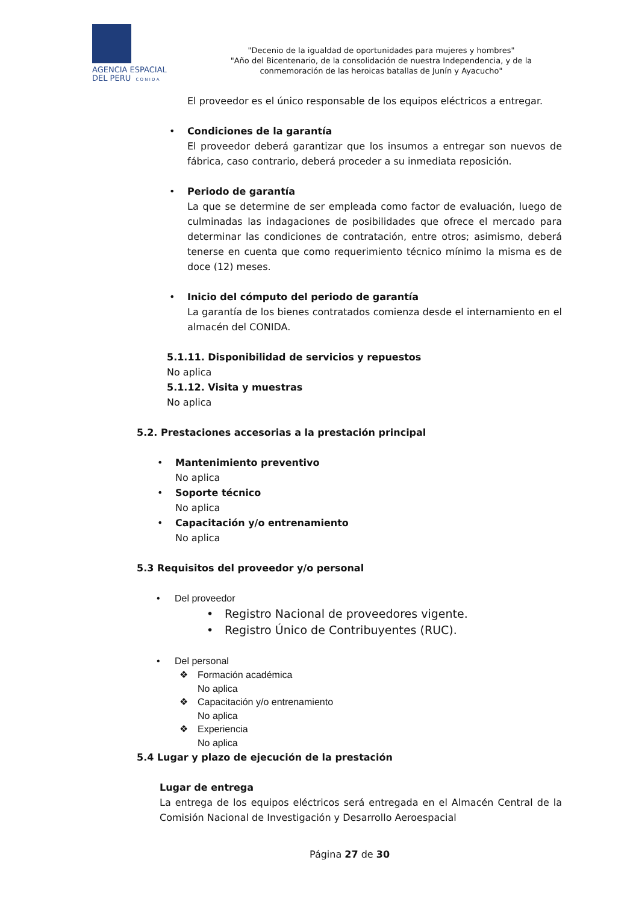AGENCIA ESPACIAL
DEL PERU C O N I D A
"Decenio de la igualdad de oportunidades para mujeres y hombres"
"Año del Bicentenario, de la consolidación de nuestra Independencia, y de la conmemoración de las heroicas batallas de Junín y Ayacucho"
El proveedor es el único responsable de los equipos eléctricos a entregar.
•
Condiciones de la garantía
El proveedor deberá garantizar que los insumos a entregar son nuevos de fábrica, caso contrario, deberá proceder a su inmediata reposición.
•
Periodo de garantía
La que se determine de ser empleada como factor de evaluación, luego de culminadas las indagaciones de posibilidades que ofrece el mercado para determinar las condiciones de contratación, entre otros; asimismo, deberá tenerse en cuenta que como requerimiento técnico mínimo la misma es de doce (12) meses.
•
Inicio del cómputo del periodo de garantía
La garantía de los bienes contratados comienza desde el internamiento en el almacén del CONIDA.
5.1.11. Disponibilidad de servicios y repuestos
No aplica
5.1.12. Visita y muestras
No aplica
5.2. Prestaciones accesorias a la prestación principal
•
Mantenimiento preventivo
No aplica
•
Soporte técnico
No aplica
•
Capacitación y/o entrenamiento
No aplica
5.3 Requisitos del proveedor y/o personal
•
Del proveedor
• Registro Nacional de proveedores vigente.
• Registro Único de Contribuyentes (RUC).
•
Del personal
❖ Formación académica
No aplica
❖ Capacitación y/o entrenamiento
No aplica
❖ Experiencia
No aplica
5.4 Lugar y plazo de ejecución de la prestación
Lugar de entrega
La entrega de los equipos eléctricos será entregada en el Almacén Central de la Comisión Nacional de Investigación y Desarrollo Aeroespacial
Página 27 de 30